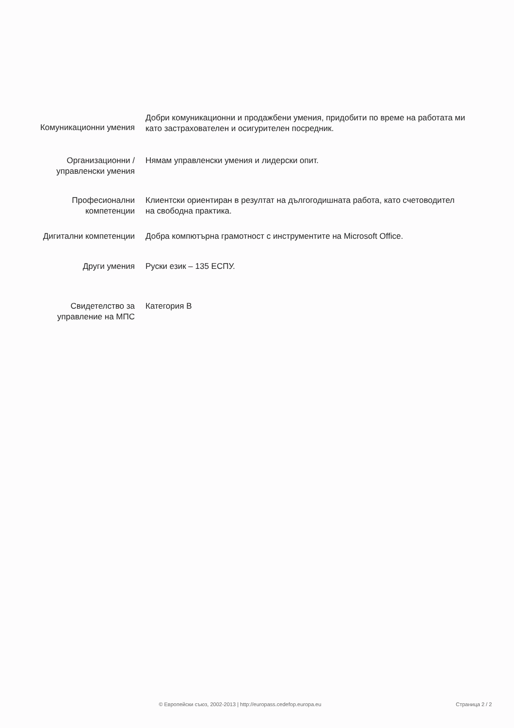Комуникационни умения
Добри комуникационни и продажбени умения, придобити по време на работата ми като застрахователен и осигурителен посредник.
Организационни /
управленски умения
Нямам управленски умения и лидерски опит.
Професионални
компетенции
Клиентски ориентиран в резултат на дългогодишната работа, като счетоводител на свободна практика.
Дигитални компетенции Добра компютърна грамотност с инструментите на Microsoft Office.
Други умения Руски език – 135 ЕСПУ.
Свидетелство за
управление на МПС
Категория B
© Европейски съюз, 2002-2013 | http://europass.cedefop.europa.eu
Страница 2 / 2